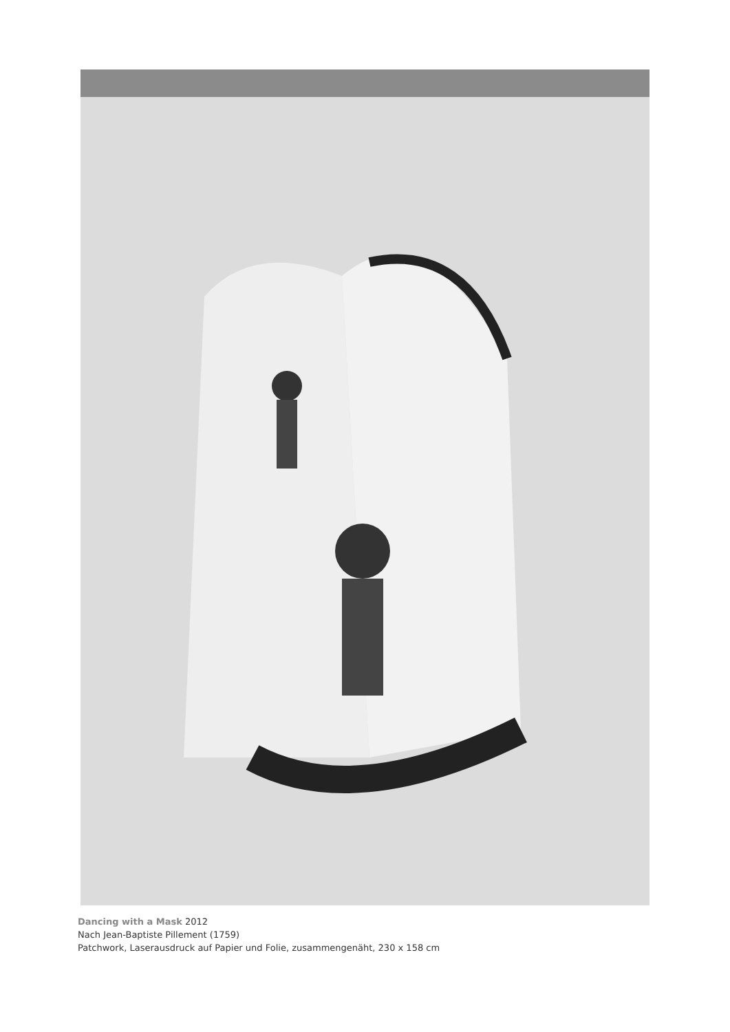Dancing with a Mask 2012
Nach Jean-Baptiste Pillement (1759)
Patchwork, Laserausdruck auf Papier und Folie, zusammengenäht, 230 x 158 cm